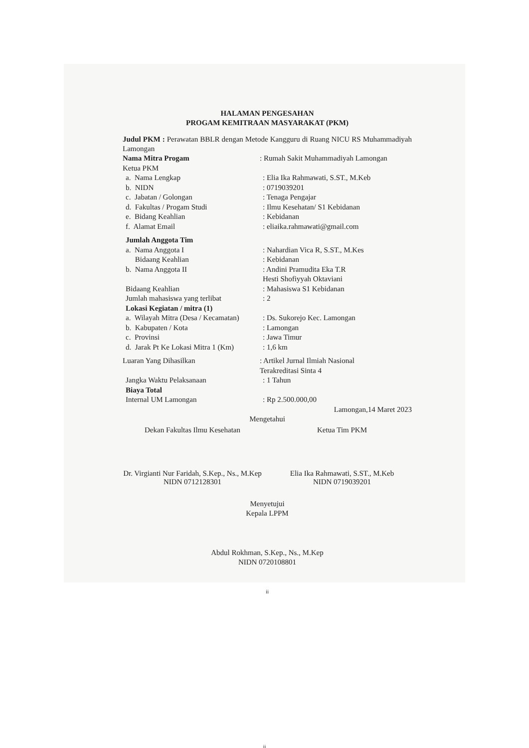HALAMAN PENGESAHAN
PROGAM KEMITRAAN MASYARAKAT (PKM)
Judul PKM : Perawatan BBLR dengan Metode Kangguru di Ruang NICU RS Muhammadiyah Lamongan
Nama Mitra Progam : Rumah Sakit Muhammadiyah Lamongan
Ketua PKM
a. Nama Lengkap : Elia Ika Rahmawati, S.ST., M.Keb
b. NIDN : 0719039201
c. Jabatan / Golongan : Tenaga Pengajar
d. Fakultas / Progam Studi : Ilmu Kesehatan/ S1 Kebidanan
e. Bidang Keahlian : Kebidanan
f. Alamat Email : eliaika.rahmawati@gmail.com
Jumlah Anggota Tim
a. Nama Anggota I
Bidaang Keahlian
: Nahardian Vica R, S.ST., M.Kes
: Kebidanan
b. Nama Anggota II : Andini Pramudita Eka T.R
Hesti Shofiyyah Oktaviani
Bidaang Keahlian : Mahasiswa S1 Kebidanan
Jumlah mahasiswa yang terlibat : 2
Lokasi Kegiatan / mitra (1)
a. Wilayah Mitra (Desa / Kecamatan)
: Ds. Sukorejo Kec. Lamongan
b. Kabupaten / Kota : Lamongan
c. Provinsi : Jawa Timur
d. Jarak Pt Ke Lokasi Mitra 1 (Km)
: 1,6 km
Luaran Yang Dihasilkan : Artikel Jurnal Ilmiah Nasional
Terakreditasi Sinta 4
Jangka Waktu Pelaksanaan : 1 Tahun
Biaya Total
Internal UM Lamongan : Rp 2.500.000,00
Lamongan,14 Maret 2023
Mengetahui
Dekan Fakultas Ilmu Kesehatan
Dr. Virgianti Nur Faridah, S.Kep., Ns., M.Kep
NIDN 0712128301
Ketua Tim PKM
Elia Ika Rahmawati, S.ST., M.Keb
NIDN 0719039201
Menyetujui
Kepala LPPM
Abdul Rokhman, S.Kep., Ns., M.Kep
NIDN 0720108801
ii
ii